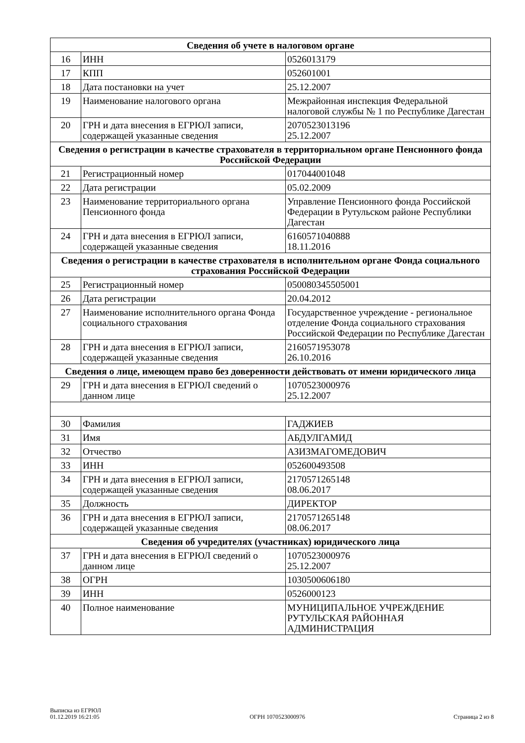| Сведения об учете в налоговом органе | | |
| --- | --- | --- |
| 16 | ИНН | 0526013179 |
| 17 | КПП | 052601001 |
| 18 | Дата постановки на учет | 25.12.2007 |
| 19 | Наименование налогового органа | Межрайонная инспекция Федеральной налоговой службы № 1 по Республике Дагестан |
| 20 | ГРН и дата внесения в ЕГРЮЛ записи, содержащей указанные сведения | 2070523013196 25.12.2007 |
| Сведения о регистрации в качестве страхователя в территориальном органе Пенсионного фонда Российской Федерации | | |
| 21 | Регистрационный номер | 017044001048 |
| 22 | Дата регистрации | 05.02.2009 |
| 23 | Наименование территориального органа Пенсионного фонда | Управление Пенсионного фонда Российской Федерации в Рутульском районе Республики Дагестан |
| 24 | ГРН и дата внесения в ЕГРЮЛ записи, содержащей указанные сведения | 6160571040888 18.11.2016 |
| Сведения о регистрации в качестве страхователя в исполнительном органе Фонда социального страхования Российской Федерации | | |
| 25 | Регистрационный номер | 050080345505001 |
| 26 | Дата регистрации | 20.04.2012 |
| 27 | Наименование исполнительного органа Фонда социального страхования | Государственное учреждение - региональное отделение Фонда социального страхования Российской Федерации по Республике Дагестан |
| 28 | ГРН и дата внесения в ЕГРЮЛ записи, содержащей указанные сведения | 2160571953078 26.10.2016 |
| Сведения о лице, имеющем право без доверенности действовать от имени юридического лица | | |
| 29 | ГРН и дата внесения в ЕГРЮЛ сведений о данном лице | 1070523000976 25.12.2007 |
| 30 | Фамилия | ГАДЖИЕВ |
| 31 | Имя | АБДУЛГАМИД |
| 32 | Отчество | АЗИЗМАГОМЕДОВИЧ |
| 33 | ИНН | 052600493508 |
| 34 | ГРН и дата внесения в ЕГРЮЛ записи, содержащей указанные сведения | 2170571265148 08.06.2017 |
| 35 | Должность | ДИРЕКТОР |
| 36 | ГРН и дата внесения в ЕГРЮЛ записи, содержащей указанные сведения | 2170571265148 08.06.2017 |
| Сведения об учредителях (участниках) юридического лица | | |
| 37 | ГРН и дата внесения в ЕГРЮЛ сведений о данном лице | 1070523000976 25.12.2007 |
| 38 | ОГРН | 1030500606180 |
| 39 | ИНН | 0526000123 |
| 40 | Полное наименование | МУНИЦИПАЛЬНОЕ УЧРЕЖДЕНИЕ РУТУЛЬСКАЯ РАЙОННАЯ АДМИНИСТРАЦИЯ |
Выписка из ЕГРЮЛ
01.12.2019 16:21:05
ОГРН 1070523000976
Страница 2 из 8